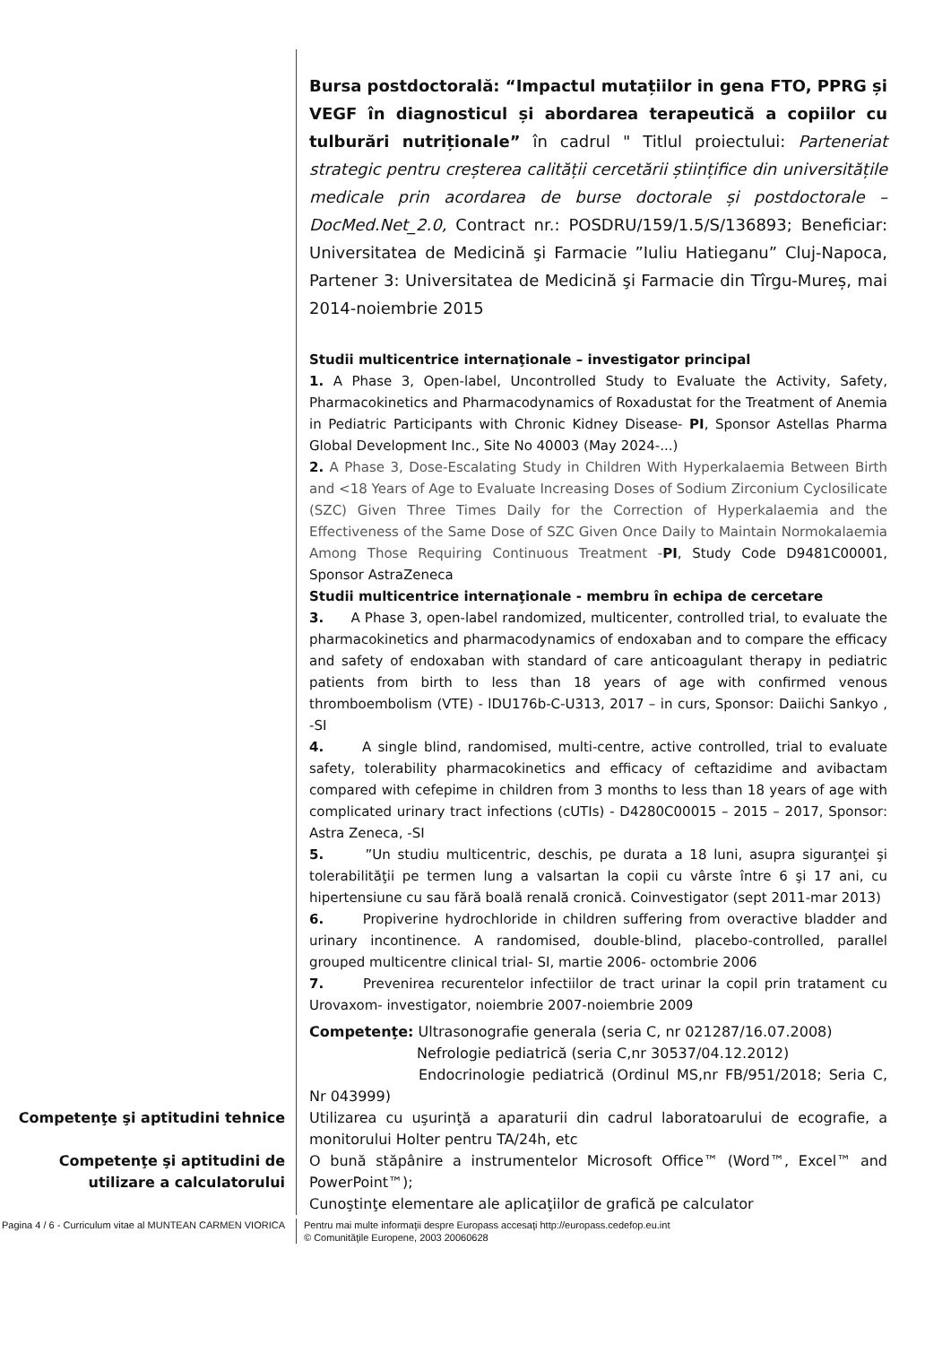Bursa postdoctorală: “Impactul mutațiilor in gena FTO, PPRG și VEGF în diagnosticul și abordarea terapeutică a copiilor cu tulburări nutriționale” în cadrul " Titlul proiectului: Parteneriat strategic pentru creșterea calității cercetării științifice din universitățile medicale prin acordarea de burse doctorale și postdoctorale – DocMed.Net_2.0, Contract nr.: POSDRU/159/1.5/S/136893; Beneficiar: Universitatea de Medicină şi Farmacie ”Iuliu Hatieganu” Cluj-Napoca, Partener 3: Universitatea de Medicină şi Farmacie din Tîrgu-Mureș, mai 2014-noiembrie 2015
Studii multicentrice internaţionale – investigator principal
1. A Phase 3, Open-label, Uncontrolled Study to Evaluate the Activity, Safety, Pharmacokinetics and Pharmacodynamics of Roxadustat for the Treatment of Anemia in Pediatric Participants with Chronic Kidney Disease- PI, Sponsor Astellas Pharma Global Development Inc., Site No 40003 (May 2024-...)
2. A Phase 3, Dose-Escalating Study in Children With Hyperkalaemia Between Birth and <18 Years of Age to Evaluate Increasing Doses of Sodium Zirconium Cyclosilicate (SZC) Given Three Times Daily for the Correction of Hyperkalaemia and the Effectiveness of the Same Dose of SZC Given Once Daily to Maintain Normokalaemia Among Those Requiring Continuous Treatment -PI, Study Code D9481C00001, Sponsor AstraZeneca
Studii multicentrice internaţionale - membru în echipa de cercetare
3. A Phase 3, open-label randomized, multicenter, controlled trial, to evaluate the pharmacokinetics and pharmacodynamics of endoxaban and to compare the efficacy and safety of endoxaban with standard of care anticoagulant therapy in pediatric patients from birth to less than 18 years of age with confirmed venous thromboembolism (VTE) - lDU176b-C-U313, 2017 – in curs, Sponsor: Daiichi Sankyo , -SI
4. A single blind, randomised, multi-centre, active controlled, trial to evaluate safety, tolerability pharmacokinetics and efficacy of ceftazidime and avibactam compared with cefepime in children from 3 months to less than 18 years of age with complicated urinary tract infections (cUTIs) - D4280C00015 – 2015 – 2017, Sponsor: Astra Zeneca, -SI
5. ”Un studiu multicentric, deschis, pe durata a 18 luni, asupra siguranţei şi tolerabilităţii pe termen lung a valsartan la copii cu vârste între 6 şi 17 ani, cu hipertensiune cu sau fără boală renală cronică. Coinvestigator (sept 2011-mar 2013)
6. Propiverine hydrochloride in children suffering from overactive bladder and urinary incontinence. A randomised, double-blind, placebo-controlled, parallel grouped multicentre clinical trial- SI, martie 2006- octombrie 2006
7. Prevenirea recurentelor infectiilor de tract urinar la copil prin tratament cu Urovaxom- investigator, noiembrie 2007-noiembrie 2009
Competenţe: Ultrasonografie generala (seria C, nr 021287/16.07.2008)
Nefrologie pediatrică (seria C,nr 30537/04.12.2012)
Endocrinologie pediatrică (Ordinul MS,nr FB/951/2018; Seria C, Nr 043999)
Competenţe şi aptitudini tehnice Utilizarea cu uşurinţă a aparaturii din cadrul laboratoarului de ecografie, a monitorului Holter pentru TA/24h, etc
Competenţe şi aptitudini de utilizare a calculatorului
O bună stăpânire a instrumentelor Microsoft Office™ (Word™, Excel™ and PowerPoint™);
Cunoştinţe elementare ale aplicaţiilor de grafică pe calculator
Pagina 4 / 6 - Curriculum vitae al MUNTEAN CARMEN VIORICA
Pentru mai multe informaţii despre Europass accesaţi http://europass.cedefop.eu.int
© Comunităţile Europene, 2003 20060628